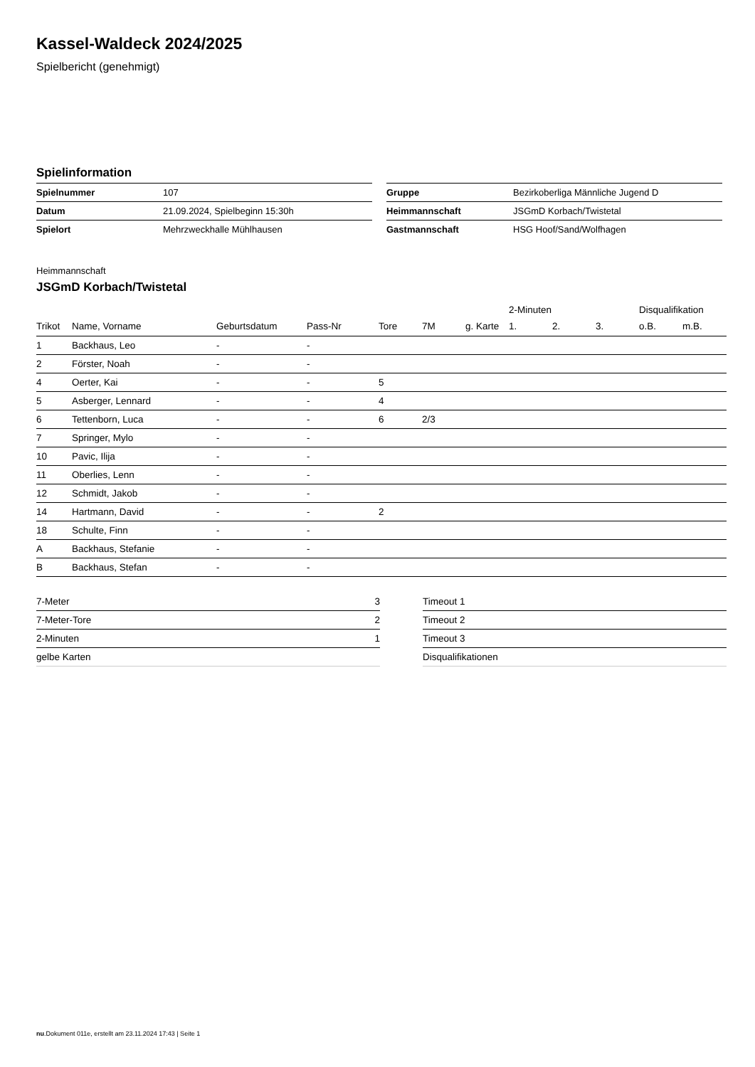Kassel-Waldeck 2024/2025
Spielbericht (genehmigt)
Spielinformation
| Spielnummer | 107 |
| Datum | 21.09.2024, Spielbeginn 15:30h |
| Spielort | Mehrzweckhalle Mühlhausen |
| Gruppe | Bezirkoberliga Männliche Jugend D |
| Heimmannschaft | JSGmD Korbach/Twistetal |
| Gastmannschaft | HSG Hoof/Sand/Wolfhagen |
Heimmannschaft
JSGmD Korbach/Twistetal
| | | | | | | | 2-Minuten | | | Disqualifikation | |
| --- | --- | --- | --- | --- | --- | --- | --- | --- | --- | --- | --- |
| Trikot | Name, Vorname | Geburtsdatum | Pass-Nr | Tore | 7M | g. Karte | 1. | 2. | 3. | o.B. | m.B. |
| 1 | Backhaus, Leo | - | - | | | | | | | | |
| 2 | Förster, Noah | - | - | | | | | | | | |
| 4 | Oerter, Kai | - | - | 5 | | | | | | | |
| 5 | Asberger, Lennard | - | - | 4 | | | | | | | |
| 6 | Tettenborn, Luca | - | - | 6 | 2/3 | | | | | | |
| 7 | Springer, Mylo | - | - | | | | | | | | |
| 10 | Pavic, Ilija | - | - | | | | | | | | |
| 11 | Oberlies, Lenn | - | - | | | | | | | | |
| 12 | Schmidt, Jakob | - | - | | | | | | | | |
| 14 | Hartmann, David | - | - | 2 | | | | | | | |
| 18 | Schulte, Finn | - | - | | | | | | | | |
| A | Backhaus, Stefanie | - | - | | | | | | | | |
| B | Backhaus, Stefan | - | - | | | | | | | | |
| 7-Meter | 3 |
| 7-Meter-Tore | 2 |
| 2-Minuten | 1 |
| gelbe Karten | |
| Timeout 1 |
| Timeout 2 |
| Timeout 3 |
| Disqualifikationen |
nu.Dokument 011e, erstellt am 23.11.2024 17:43 | Seite 1